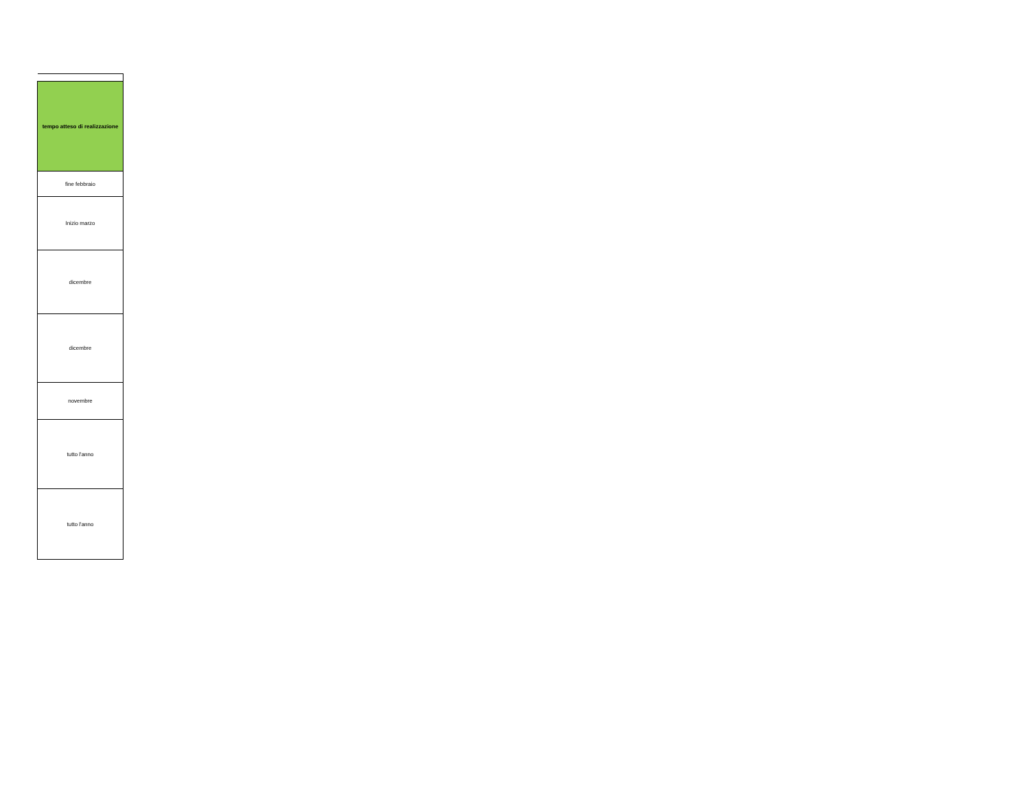| tempo atteso di realizzazione |
| --- |
| fine febbraio |
| Inizio marzo |
| dicembre |
| dicembre |
| novembre |
| tutto l'anno |
| tutto l'anno |